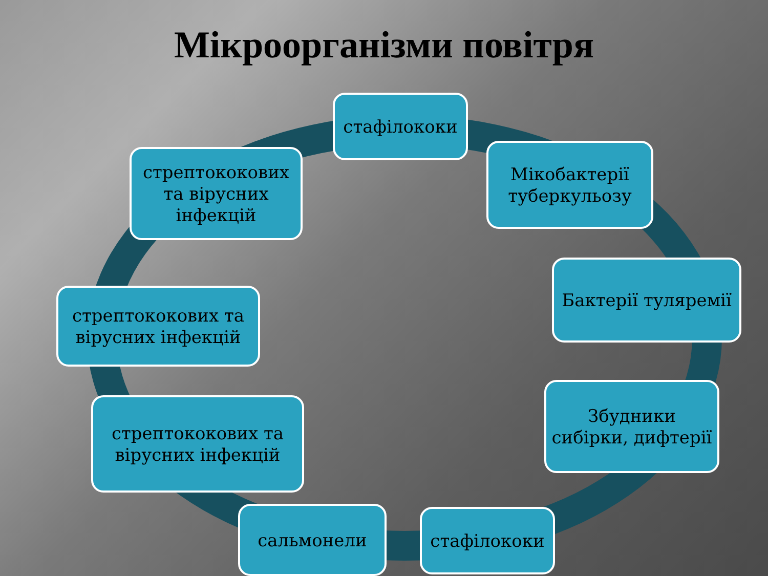Мікроорганізми повітря
стафілококи
Мікобактерії туберкульозу
Бактерії туляремії
Збудники сибірки, дифтерії
стафілококи
сальмонели
стрептококових та вірусних інфекцій
стрептококових та вірусних інфекцій
стрептококових та вірусних інфекцій